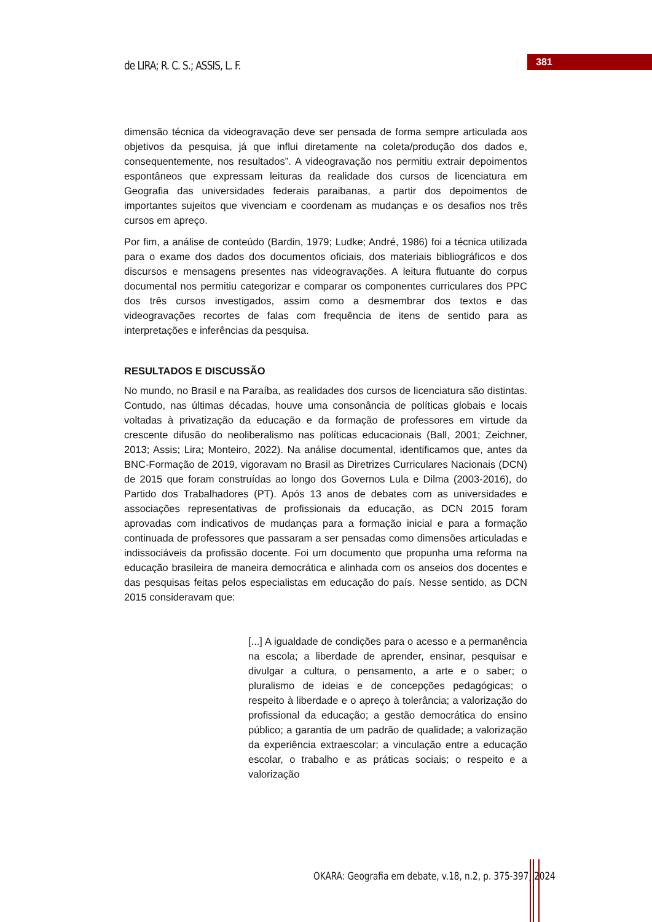de LIRA; R. C. S.; ASSIS, L. F.
381
dimensão técnica da videogravação deve ser pensada de forma sempre articulada aos objetivos da pesquisa, já que influi diretamente na coleta/produção dos dados e, consequentemente, nos resultados”. A videogravação nos permitiu extrair depoimentos espontâneos que expressam leituras da realidade dos cursos de licenciatura em Geografia das universidades federais paraibanas, a partir dos depoimentos de importantes sujeitos que vivenciam e coordenam as mudanças e os desafios nos três cursos em apreço.
Por fim, a análise de conteúdo (Bardin, 1979; Ludke; André, 1986) foi a técnica utilizada para o exame dos dados dos documentos oficiais, dos materiais bibliográficos e dos discursos e mensagens presentes nas videogravações. A leitura flutuante do corpus documental nos permitiu categorizar e comparar os componentes curriculares dos PPC dos três cursos investigados, assim como a desmembrar dos textos e das videogravações recortes de falas com frequência de itens de sentido para as interpretações e inferências da pesquisa.
RESULTADOS E DISCUSSÃO
No mundo, no Brasil e na Paraíba, as realidades dos cursos de licenciatura são distintas. Contudo, nas últimas décadas, houve uma consonância de políticas globais e locais voltadas à privatização da educação e da formação de professores em virtude da crescente difusão do neoliberalismo nas políticas educacionais (Ball, 2001; Zeichner, 2013; Assis; Lira; Monteiro, 2022). Na análise documental, identificamos que, antes da BNC-Formação de 2019, vigoravam no Brasil as Diretrizes Curriculares Nacionais (DCN) de 2015 que foram construídas ao longo dos Governos Lula e Dilma (2003-2016), do Partido dos Trabalhadores (PT). Após 13 anos de debates com as universidades e associações representativas de profissionais da educação, as DCN 2015 foram aprovadas com indicativos de mudanças para a formação inicial e para a formação continuada de professores que passaram a ser pensadas como dimensões articuladas e indissociáveis da profissão docente. Foi um documento que propunha uma reforma na educação brasileira de maneira democrática e alinhada com os anseios dos docentes e das pesquisas feitas pelos especialistas em educação do país. Nesse sentido, as DCN 2015 consideravam que:
[...] A igualdade de condições para o acesso e a permanência na escola; a liberdade de aprender, ensinar, pesquisar e divulgar a cultura, o pensamento, a arte e o saber; o pluralismo de ideias e de concepções pedagógicas; o respeito à liberdade e o apreço à tolerância; a valorização do profissional da educação; a gestão democrática do ensino público; a garantia de um padrão de qualidade; a valorização da experiência extraescolar; a vinculação entre a educação escolar, o trabalho e as práticas sociais; o respeito e a valorização
OKARA: Geografia em debate, v.18, n.2, p. 375-397, 2024